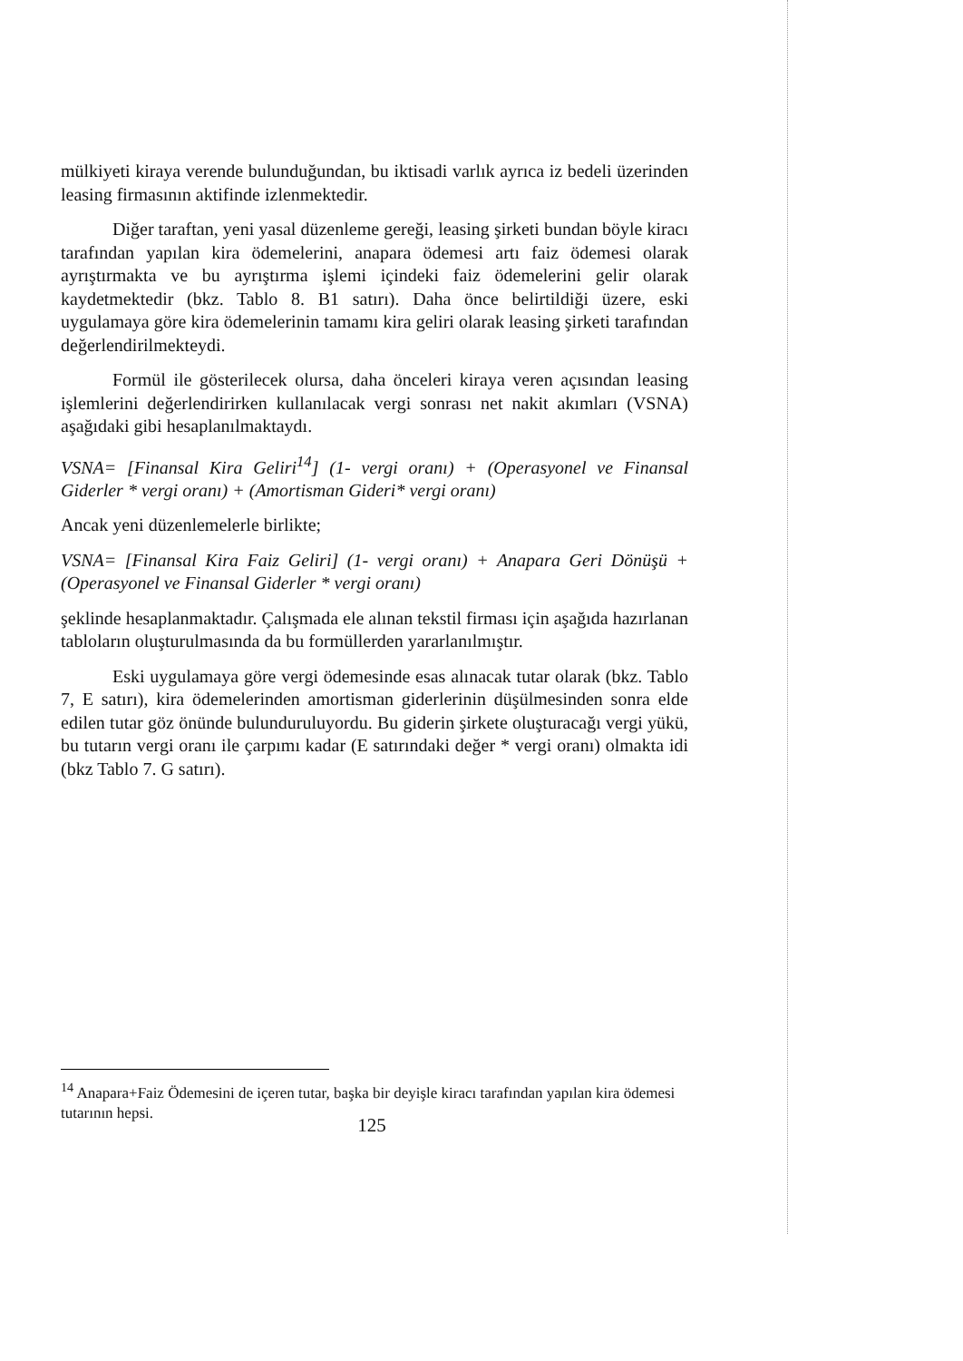mülkiyeti kiraya verende bulunduğundan, bu iktisadi varlık ayrıca iz bedeli üzerinden leasing firmasının aktifinde izlenmektedir.
Diğer taraftan, yeni yasal düzenleme gereği, leasing şirketi bundan böyle kiracı tarafından yapılan kira ödemelerini, anapara ödemesi artı faiz ödemesi olarak ayrıştırmakta ve bu ayrıştırma işlemi içindeki faiz ödemelerini gelir olarak kaydetmektedir (bkz. Tablo 8. B1 satırı). Daha önce belirtildiği üzere, eski uygulamaya göre kira ödemelerinin tamamı kira geliri olarak leasing şirketi tarafından değerlendirilmekteydi.
Formül ile gösterilecek olursa, daha önceleri kiraya veren açısından leasing işlemlerini değerlendirirken kullanılacak vergi sonrası net nakit akımları (VSNA) aşağıdaki gibi hesaplanılmaktaydı.
VSNA= [Finansal Kira Geliri<sup>14</sup>] (1- vergi oranı) + (Operasyonel ve Finansal Giderler * vergi oranı) + (Amortisman Gideri* vergi oranı)
Ancak yeni düzenlemelerle birlikte;
VSNA= [Finansal Kira Faiz Geliri] (1- vergi oranı) + Anapara Geri Dönüşü + (Operasyonel ve Finansal Giderler * vergi oranı)
şeklinde hesaplanmaktadır. Çalışmada ele alınan tekstil firması için aşağıda hazırlanan tabloların oluşturulmasında da bu formüllerden yararlanılmıştır.
Eski uygulamaya göre vergi ödemesinde esas alınacak tutar olarak (bkz. Tablo 7, E satırı), kira ödemelerinden amortisman giderlerinin düşülmesinden sonra elde edilen tutar göz önünde bulunduruluyordu. Bu giderin şirkete oluşturacağı vergi yükü, bu tutarın vergi oranı ile çarpımı kadar (E satırındaki değer * vergi oranı) olmakta idi (bkz Tablo 7. G satırı).
<sup>14</sup> Anapara+Faiz Ödemesini de içeren tutar, başka bir deyişle kiracı tarafından yapılan kira ödemesi tutarının hepsi.
125